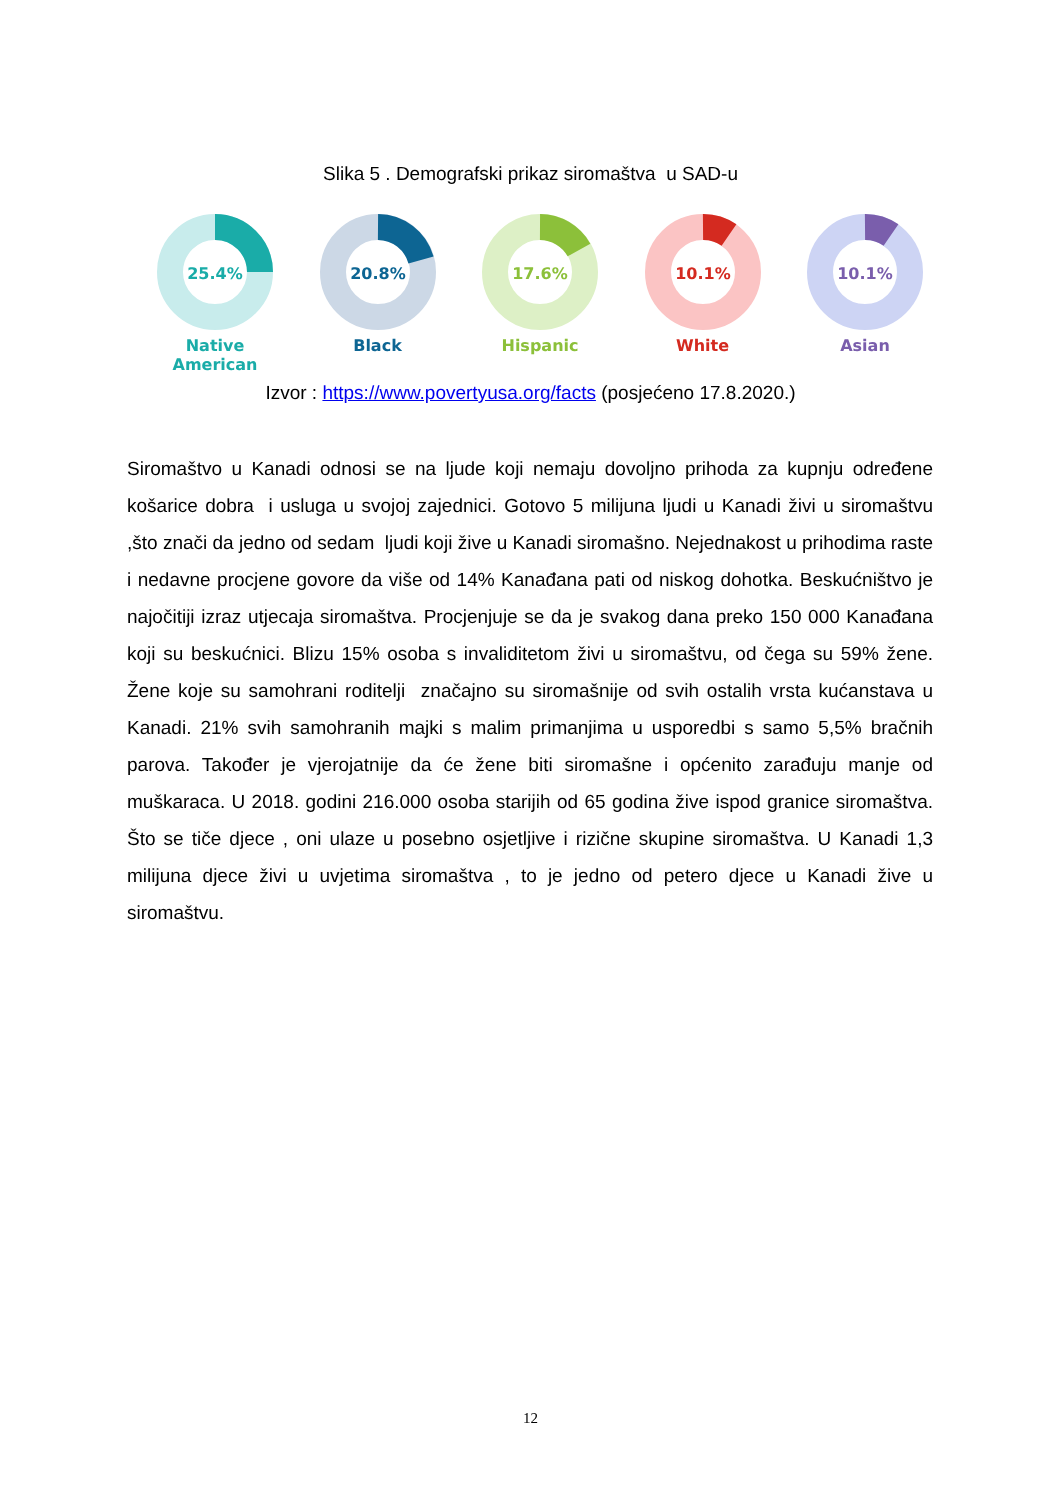Slika 5 . Demografski prikaz siromaštva u SAD-u
25.4%
Native American
20.8%
Black
17.6%
Hispanic
10.1%
White
10.1%
Asian
Izvor : https://www.povertyusa.org/facts (posjećeno 17.8.2020.)
Siromaštvo u Kanadi odnosi se na ljude koji nemaju dovoljno prihoda za kupnju određene košarice dobra i usluga u svojoj zajednici. Gotovo 5 milijuna ljudi u Kanadi živi u siromaštvu ,što znači da jedno od sedam ljudi koji žive u Kanadi siromašno. Nejednakost u prihodima raste i nedavne procjene govore da više od 14% Kanađana pati od niskog dohotka. Beskućništvo je najočitiji izraz utjecaja siromaštva. Procjenjuje se da je svakog dana preko 150 000 Kanađana koji su beskućnici. Blizu 15% osoba s invaliditetom živi u siromaštvu, od čega su 59% žene. Žene koje su samohrani roditelji značajno su siromašnije od svih ostalih vrsta kućanstava u Kanadi. 21% svih samohranih majki s malim primanjima u usporedbi s samo 5,5% bračnih parova. Također je vjerojatnije da će žene biti siromašne i općenito zarađuju manje od muškaraca. U 2018. godini 216.000 osoba starijih od 65 godina žive ispod granice siromaštva. Što se tiče djece , oni ulaze u posebno osjetljive i rizične skupine siromaštva. U Kanadi 1,3 milijuna djece živi u uvjetima siromaštva , to je jedno od petero djece u Kanadi žive u siromaštvu.
12